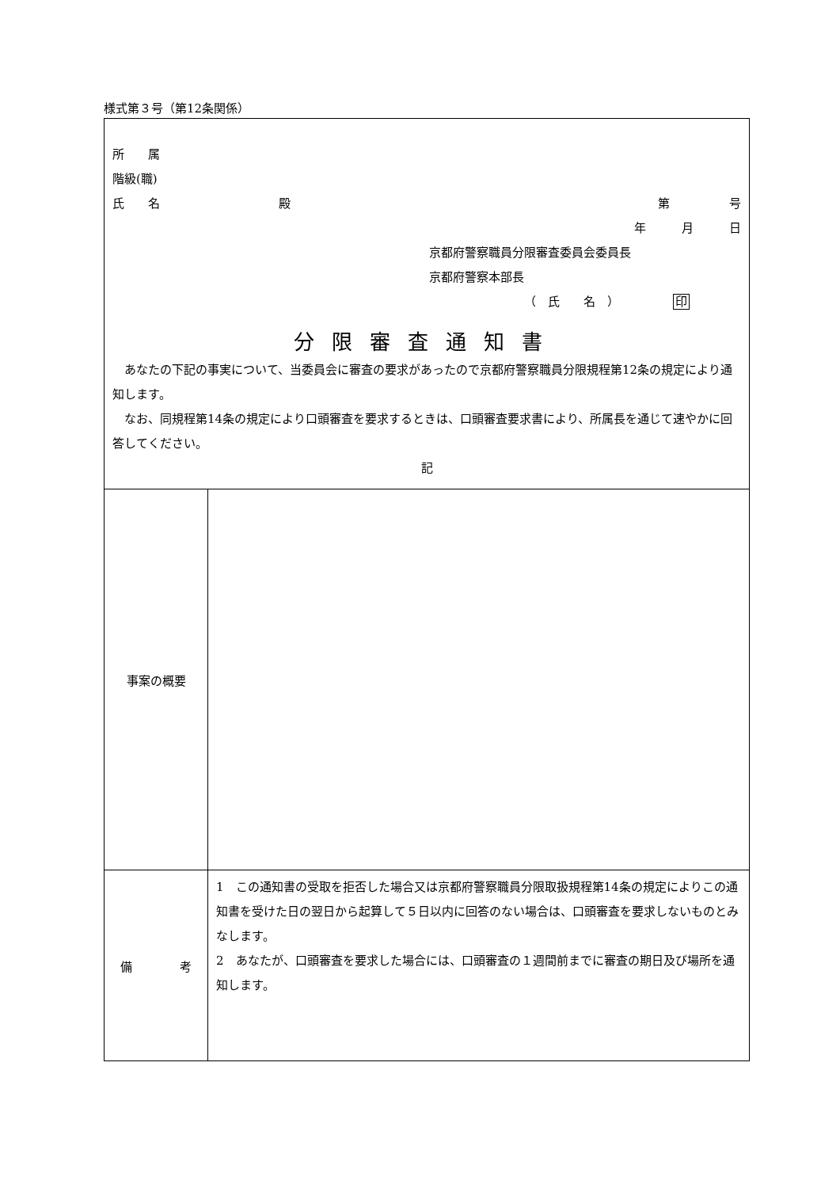様式第３号（第12条関係）
| 所 属 階級(職) 氏 名 殿 第 号 年 月 日 京都府警察職員分限審査委員会委員長 京都府警察本部長 （ 氏 名 ） 印 分限審査通知書 あなたの下記の事実について、当委員会に審査の要求があったので京都府警察職員分限規程第12条の規定により通知します。 なお、同規程第14条の規定により口頭審査を要求するときは、口頭審査要求書により、所属長を通じて速やかに回答してください。 記 | |
| 事案の概要 | |
| 備 考 | 1 この通知書の受取を拒否した場合又は京都府警察職員分限取扱規程第14条の規定によりこの通知書を受けた日の翌日から起算して５日以内に回答のない場合は、口頭審査を要求しないものとみなします。 2 あなたが、口頭審査を要求した場合には、口頭審査の１週間前までに審査の期日及び場所を通知します。 |